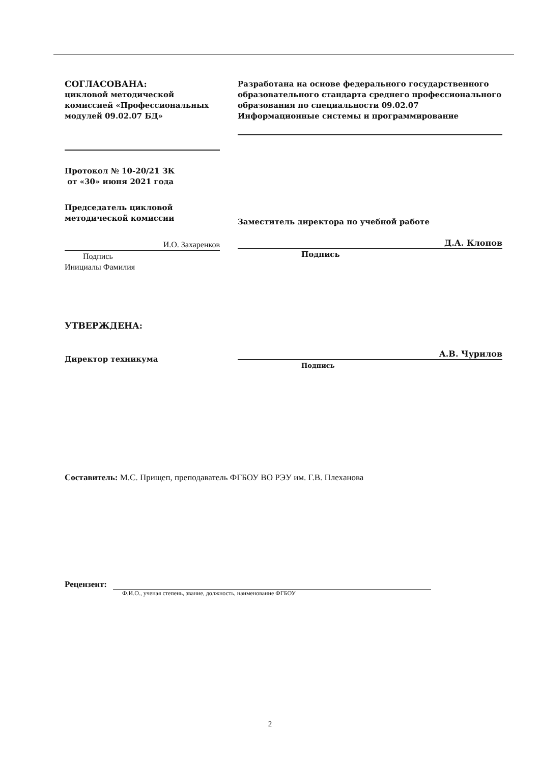СОГЛАСОВАНА:
цикловой методической комиссией «Профессиональных модулей 09.02.07 БД»
Протокол № 10-20/21 ЗК
от «30» июня 2021 года
Председатель цикловой методической комиссии
И.О. Захаренков
Подпись
Инициалы Фамилия
Разработана на основе федерального государственного образовательного стандарта среднего профессионального образования по специальности 09.02.07 Информационные системы и программирование
Заместитель директора по учебной работе
Д.А. Клопов
Подпись
УТВЕРЖДЕНА:
Директор техникума
А.В. Чурилов
Подпись
Составитель: М.С. Прищеп, преподаватель ФГБОУ ВО РЭУ им. Г.В. Плеханова
Рецензент:
Ф.И.О., ученая степень, звание, должность, наименование ФГБОУ
2